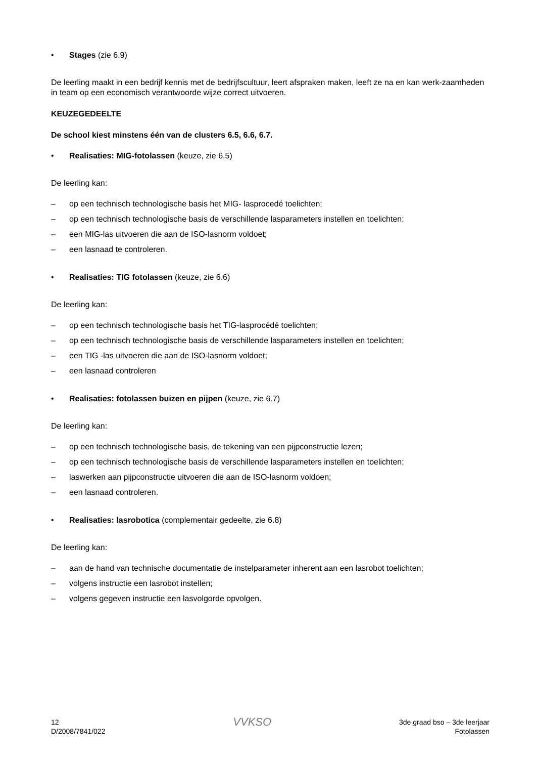• Stages (zie 6.9)
De leerling maakt in een bedrijf kennis met de bedrijfscultuur, leert afspraken maken, leeft ze na en kan werk-zaamheden in team op een economisch verantwoorde wijze correct uitvoeren.
KEUZEGEDEELTE
De school kiest minstens één van de clusters 6.5, 6.6, 6.7.
• Realisaties: MIG-fotolassen (keuze, zie 6.5)
De leerling kan:
– op een technisch technologische basis het MIG- lasprocedé toelichten;
– op een technisch technologische basis de verschillende lasparameters instellen en toelichten;
– een MIG-las uitvoeren die aan de ISO-lasnorm voldoet;
– een lasnaad te controleren.
• Realisaties: TIG fotolassen (keuze, zie 6.6)
De leerling kan:
– op een technisch technologische basis het TIG-lasprocédé toelichten;
– op een technisch technologische basis de verschillende lasparameters instellen en toelichten;
– een TIG -las uitvoeren die aan de ISO-lasnorm voldoet;
– een lasnaad controleren
• Realisaties: fotolassen buizen en pijpen (keuze, zie 6.7)
De leerling kan:
– op een technisch technologische basis, de tekening van een pijpconstructie lezen;
– op een technisch technologische basis de verschillende lasparameters instellen en toelichten;
– laswerken aan pijpconstructie uitvoeren die aan de ISO-lasnorm voldoen;
– een lasnaad controleren.
• Realisaties: lasrobotica (complementair gedeelte, zie 6.8)
De leerling kan:
– aan de hand van technische documentatie de instelparameter inherent aan een lasrobot toelichten;
– volgens instructie een lasrobot instellen;
– volgens gegeven instructie een lasvolgorde opvolgen.
12
D/2008/7841/022
VVKSO
3de graad bso – 3de leerjaar
Fotolassen